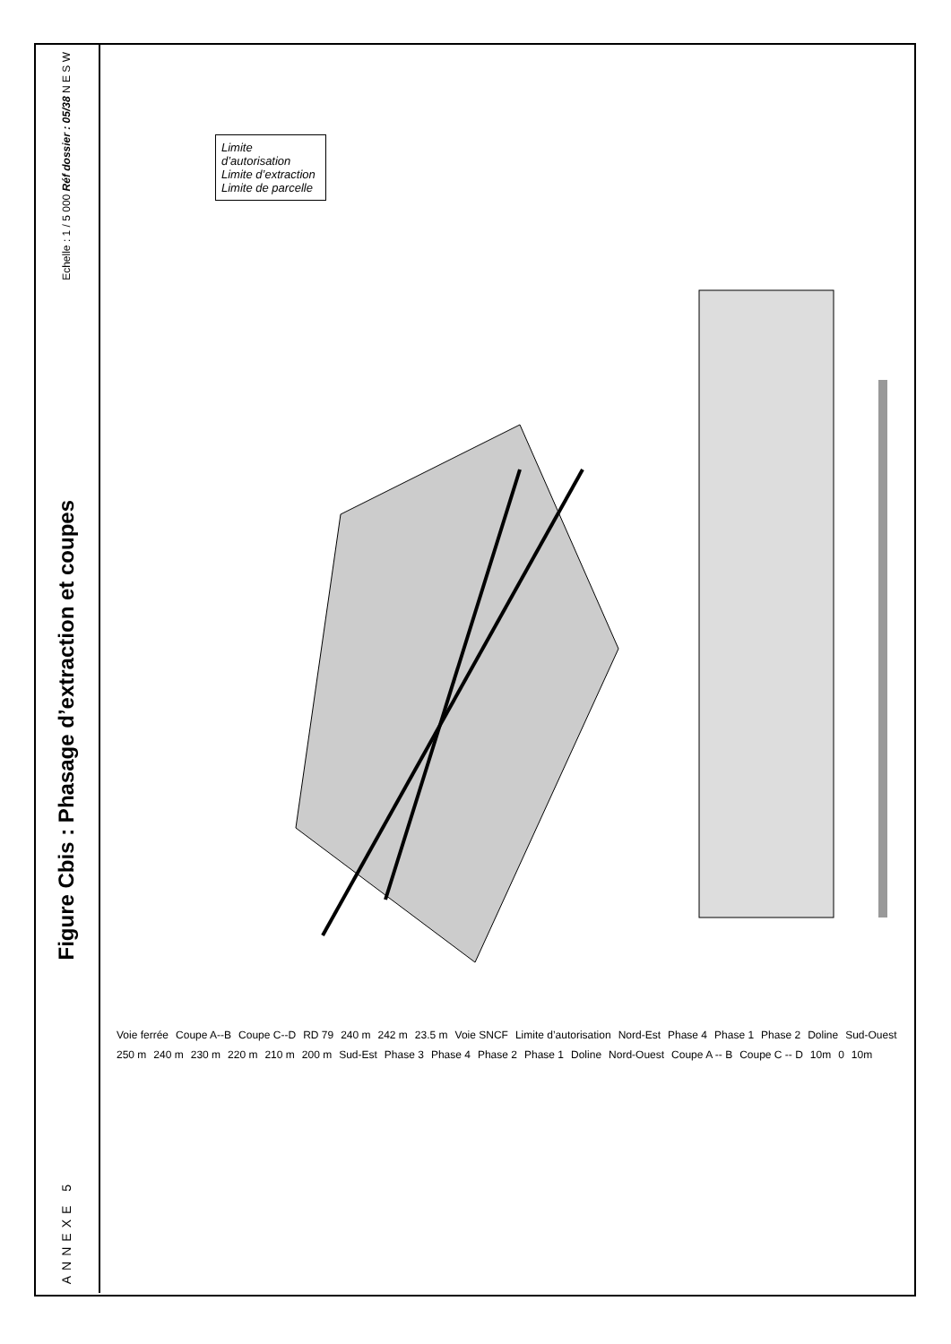Echelle : 1 / 5 000 Réf dossier : 05/38 N E S W
Figure Cbis : Phasage d’extraction et coupes
ANNEXE 5
Limite d’autorisation
Limite d’extraction
Limite de parcelle
Voie ferrée Coupe A--B Coupe C--D RD 79 240 m 242 m 23.5 m Voie SNCF Limite d’autorisation Nord-Est Phase 4 Phase 1 Phase 2 Doline Sud-Ouest 250 m 240 m 230 m 220 m 210 m 200 m Sud-Est Phase 3 Phase 4 Phase 2 Phase 1 Doline Nord-Ouest Coupe A -- B Coupe C -- D 10m 0 10m